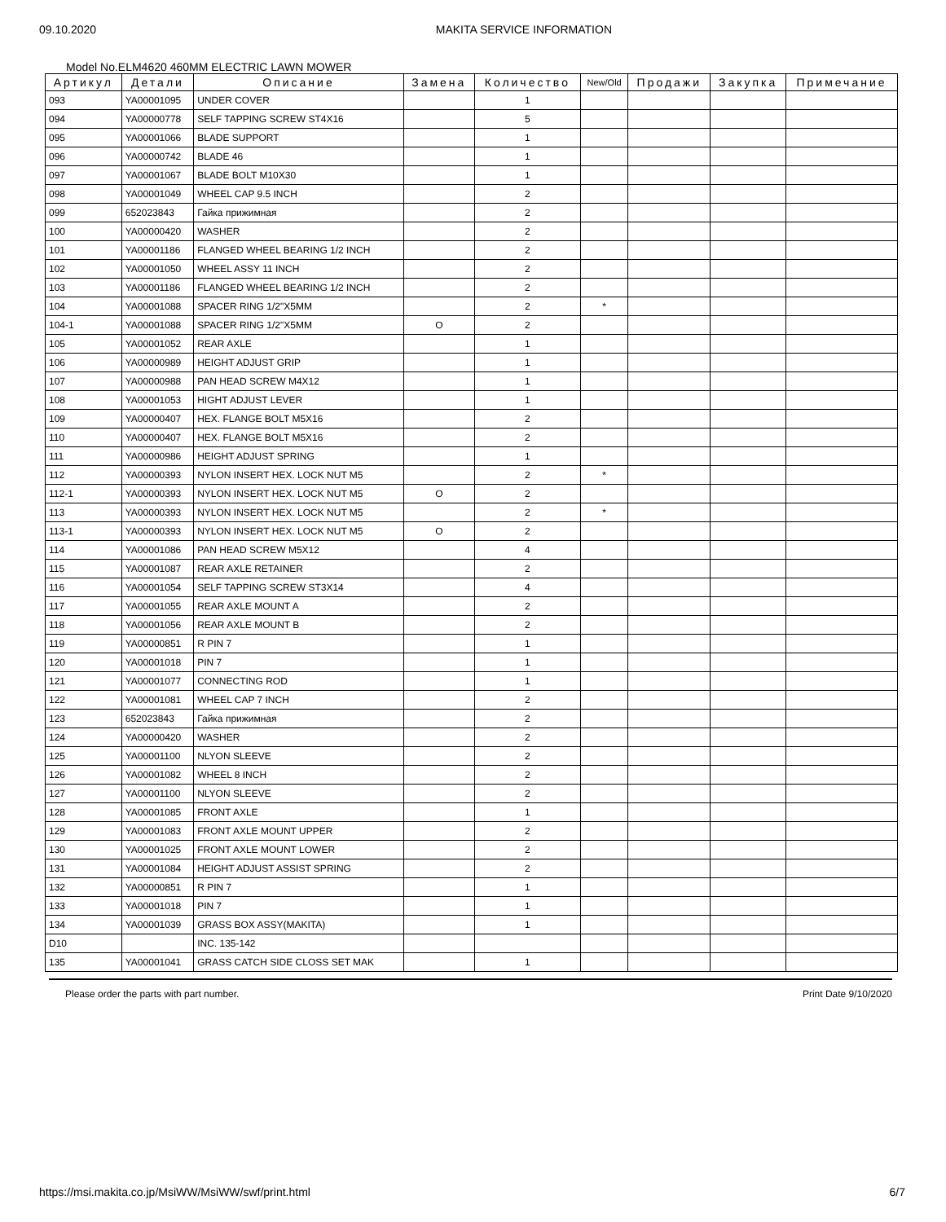09.10.2020 MAKITA SERVICE INFORMATION
Model No.ELM4620 460MM ELECTRIC LAWN MOWER
| Артикул | Детали | Описание | Замена | Количество | New/Old | Продажи | Закупка | Примечание |
| --- | --- | --- | --- | --- | --- | --- | --- | --- |
| 093 | YA00001095 | UNDER COVER | | 1 | | | | |
| 094 | YA00000778 | SELF TAPPING SCREW ST4X16 | | 5 | | | | |
| 095 | YA00001066 | BLADE SUPPORT | | 1 | | | | |
| 096 | YA00000742 | BLADE 46 | | 1 | | | | |
| 097 | YA00001067 | BLADE BOLT M10X30 | | 1 | | | | |
| 098 | YA00001049 | WHEEL CAP 9.5 INCH | | 2 | | | | |
| 099 | 652023843 | Гайка прижимная | | 2 | | | | |
| 100 | YA00000420 | WASHER | | 2 | | | | |
| 101 | YA00001186 | FLANGED WHEEL BEARING 1/2 INCH | | 2 | | | | |
| 102 | YA00001050 | WHEEL ASSY 11 INCH | | 2 | | | | |
| 103 | YA00001186 | FLANGED WHEEL BEARING 1/2 INCH | | 2 | | | | |
| 104 | YA00001088 | SPACER RING 1/2"X5MM | | 2 | * | | | |
| 104-1 | YA00001088 | SPACER RING 1/2"X5MM | O | 2 | | | | |
| 105 | YA00001052 | REAR AXLE | | 1 | | | | |
| 106 | YA00000989 | HEIGHT ADJUST GRIP | | 1 | | | | |
| 107 | YA00000988 | PAN HEAD SCREW M4X12 | | 1 | | | | |
| 108 | YA00001053 | HIGHT ADJUST LEVER | | 1 | | | | |
| 109 | YA00000407 | HEX. FLANGE BOLT M5X16 | | 2 | | | | |
| 110 | YA00000407 | HEX. FLANGE BOLT M5X16 | | 2 | | | | |
| 111 | YA00000986 | HEIGHT ADJUST SPRING | | 1 | | | | |
| 112 | YA00000393 | NYLON INSERT HEX. LOCK NUT M5 | | 2 | * | | | |
| 112-1 | YA00000393 | NYLON INSERT HEX. LOCK NUT M5 | O | 2 | | | | |
| 113 | YA00000393 | NYLON INSERT HEX. LOCK NUT M5 | | 2 | * | | | |
| 113-1 | YA00000393 | NYLON INSERT HEX. LOCK NUT M5 | O | 2 | | | | |
| 114 | YA00001086 | PAN HEAD SCREW M5X12 | | 4 | | | | |
| 115 | YA00001087 | REAR AXLE RETAINER | | 2 | | | | |
| 116 | YA00001054 | SELF TAPPING SCREW ST3X14 | | 4 | | | | |
| 117 | YA00001055 | REAR AXLE MOUNT A | | 2 | | | | |
| 118 | YA00001056 | REAR AXLE MOUNT B | | 2 | | | | |
| 119 | YA00000851 | R PIN 7 | | 1 | | | | |
| 120 | YA00001018 | PIN 7 | | 1 | | | | |
| 121 | YA00001077 | CONNECTING ROD | | 1 | | | | |
| 122 | YA00001081 | WHEEL CAP 7 INCH | | 2 | | | | |
| 123 | 652023843 | Гайка прижимная | | 2 | | | | |
| 124 | YA00000420 | WASHER | | 2 | | | | |
| 125 | YA00001100 | NLYON SLEEVE | | 2 | | | | |
| 126 | YA00001082 | WHEEL 8 INCH | | 2 | | | | |
| 127 | YA00001100 | NLYON SLEEVE | | 2 | | | | |
| 128 | YA00001085 | FRONT AXLE | | 1 | | | | |
| 129 | YA00001083 | FRONT AXLE MOUNT UPPER | | 2 | | | | |
| 130 | YA00001025 | FRONT AXLE MOUNT LOWER | | 2 | | | | |
| 131 | YA00001084 | HEIGHT ADJUST ASSIST SPRING | | 2 | | | | |
| 132 | YA00000851 | R PIN 7 | | 1 | | | | |
| 133 | YA00001018 | PIN 7 | | 1 | | | | |
| 134 | YA00001039 | GRASS BOX ASSY(MAKITA) | | 1 | | | | |
| D10 | | INC. 135-142 | | | | | | |
| 135 | YA00001041 | GRASS CATCH SIDE CLOSS SET MAK | | 1 | | | | |
Please order the parts with part number. Print Date 9/10/2020
https://msi.makita.co.jp/MsiWW/MsiWW/swf/print.html 6/7